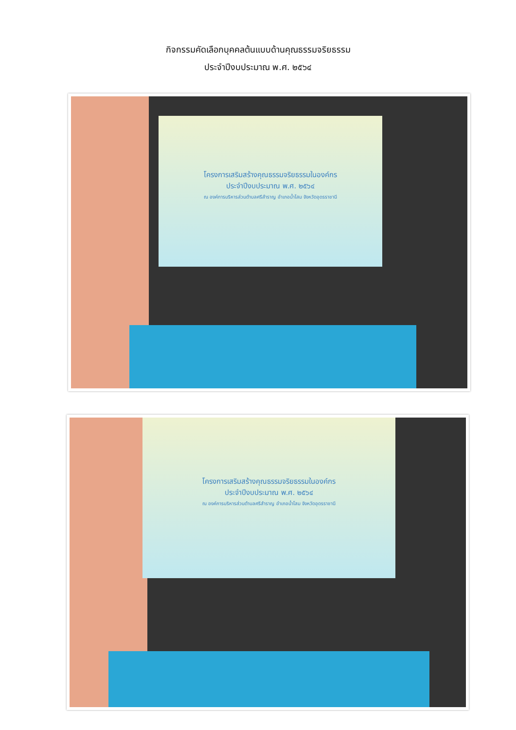กิจกรรมคัดเลือกบุคคลต้นแบบด้านคุณธรรมจริยธรรม
ประจำปีงบประมาณ พ.ศ. ๒๕๖๔
โครงการเสริมสร้างคุณธรรมจริยธรรมในองค์กร
ประจำปีงบประมาณ พ.ศ. ๒๕๖๔
ณ องค์การบริหารส่วนตำบลศรีสำราญ อำเภอน้ำโสม จังหวัดอุดรราชานี
โครงการเสริมสร้างคุณธรรมจริยธรรมในองค์กร
ประจำปีงบประมาณ พ.ศ. ๒๕๖๔
ณ องค์การบริหารส่วนตำบลศรีสำราญ อำเภอน้ำโสม จังหวัดอุดรราชานี